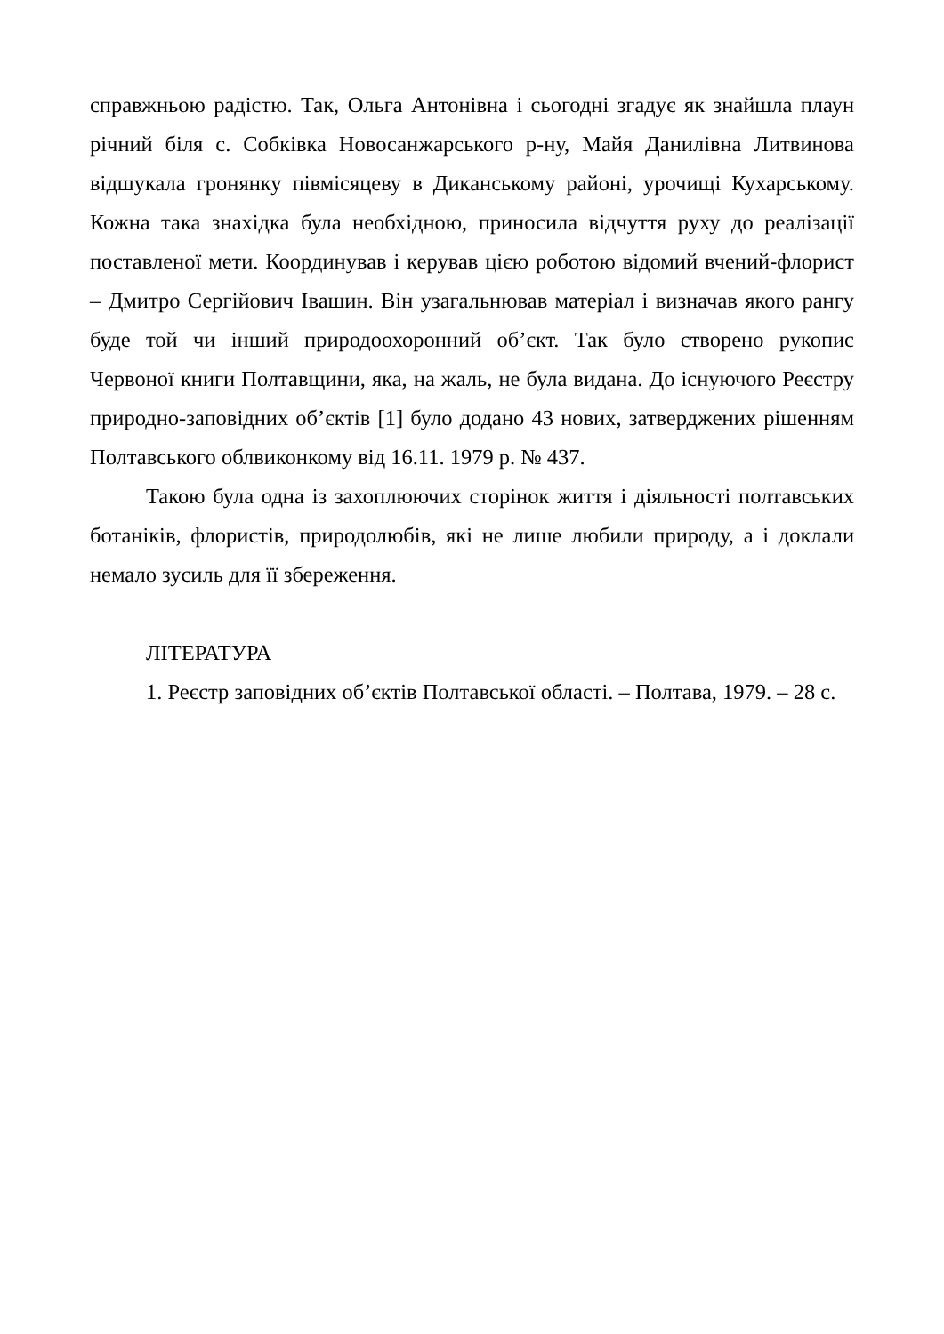справжньою радістю. Так, Ольга Антонівна і сьогодні згадує як знайшла плаун річний біля с. Собківка Новосанжарського р-ну, Майя Данилівна Литвинова відшукала гронянку півмісяцеву в Диканському районі, урочищі Кухарському. Кожна така знахідка була необхідною, приносила відчуття руху до реалізації поставленої мети. Координував і керував цією роботою відомий вчений-флорист – Дмитро Сергійович Івашин. Він узагальнював матеріал і визначав якого рангу буде той чи інший природоохоронний об’єкт. Так було створено рукопис Червоної книги Полтавщини, яка, на жаль, не була видана. До існуючого Реєстру природно-заповідних об’єктів [1] було додано 43 нових, затверджених рішенням Полтавського облвиконкому від 16.11. 1979 р. № 437.
Такою була одна із захоплюючих сторінок життя і діяльності полтавських ботаніків, флористів, природолюбів, які не лише любили природу, а і доклали немало зусиль для її збереження.
ЛІТЕРАТУРА
1. Реєстр заповідних об’єктів Полтавської області. – Полтава, 1979. – 28 с.